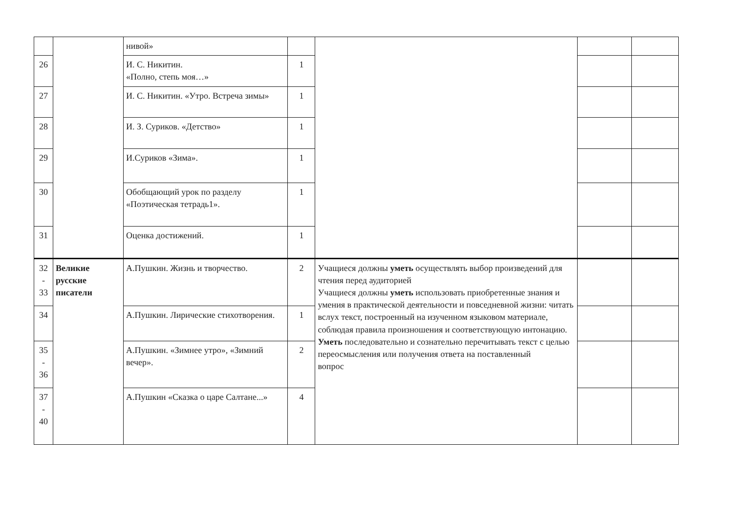| | | нивой» | | | | |
| 26 | | И. С. Никитин. «Полно, степь моя…» | 1 | | | |
| 27 | | И. С. Никитин. «Утро. Встреча зимы» | 1 | | | |
| 28 | | И. З. Суриков. «Детство» | 1 | | | |
| 29 | | И.Суриков «Зима». | 1 | | | |
| 30 | | Обобщающий урок по разделу «Поэтическая тетрадь1». | 1 | | | |
| 31 | | Оценка достижений. | 1 | | | |
| 32 - 33 | Великие русские писатели | А.Пушкин. Жизнь и творчество. | 2 | Учащиеся должны уметь осуществлять выбор произведений для чтения перед аудиторией Учащиеся должны уметь использовать приобретенные знания и умения в практической деятельности и повседневной жизни: читать вслух текст, построенный на изученном языковом материале, соблюдая правила произношения и соответствующую интонацию. Уметь последовательно и сознательно перечитывать текст с целью переосмысления или получения ответа на поставленный вопрос | | |
| 34 | | А.Пушкин. Лирические стихотворения. | 1 | | | |
| 35 - 36 | | А.Пушкин. «Зимнее утро», «Зимний вечер». | 2 | | | |
| 37 - 40 | | А.Пушкин «Сказка о царе Салтане...» | 4 | | | |